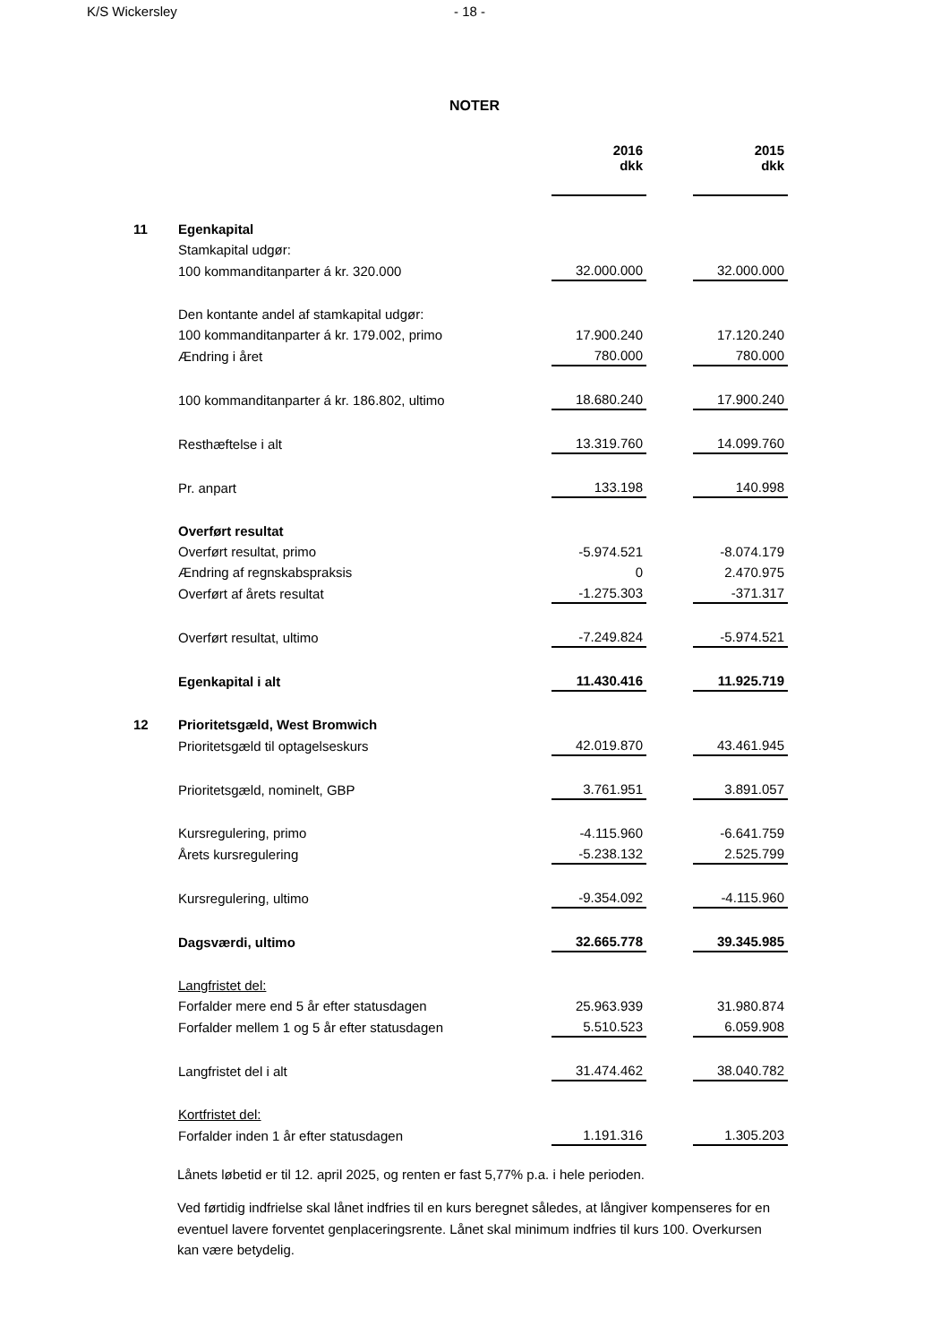K/S Wickersley - 18 -
NOTER
| | | 2016 dkk | | 2015 dkk |
| 11 | Egenkapital | | | |
| | Stamkapital udgør: | | | |
| | 100 kommanditanparter á kr. 320.000 | 32.000.000 | | 32.000.000 |
| | Den kontante andel af stamkapital udgør: | | | |
| | 100 kommanditanparter á kr. 179.002, primo | 17.900.240 | | 17.120.240 |
| | Ændring i året | 780.000 | | 780.000 |
| | 100 kommanditanparter á kr. 186.802, ultimo | 18.680.240 | | 17.900.240 |
| | Resthæftelse i alt | 13.319.760 | | 14.099.760 |
| | Pr. anpart | 133.198 | | 140.998 |
| | Overført resultat | | | |
| | Overført resultat, primo | -5.974.521 | | -8.074.179 |
| | Ændring af regnskabspraksis | 0 | | 2.470.975 |
| | Overført af årets resultat | -1.275.303 | | -371.317 |
| | Overført resultat, ultimo | -7.249.824 | | -5.974.521 |
| | Egenkapital i alt | 11.430.416 | | 11.925.719 |
| 12 | Prioritetsgæld, West Bromwich | | | |
| | Prioritetsgæld til optagelseskurs | 42.019.870 | | 43.461.945 |
| | Prioritetsgæld, nominelt, GBP | 3.761.951 | | 3.891.057 |
| | Kursregulering, primo | -4.115.960 | | -6.641.759 |
| | Årets kursregulering | -5.238.132 | | 2.525.799 |
| | Kursregulering, ultimo | -9.354.092 | | -4.115.960 |
| | Dagsværdi, ultimo | 32.665.778 | | 39.345.985 |
| | Langfristet del: | | | |
| | Forfalder mere end 5 år efter statusdagen | 25.963.939 | | 31.980.874 |
| | Forfalder mellem 1 og 5 år efter statusdagen | 5.510.523 | | 6.059.908 |
| | Langfristet del i alt | 31.474.462 | | 38.040.782 |
| | Kortfristet del: | | | |
| | Forfalder inden 1 år efter statusdagen | 1.191.316 | | 1.305.203 |
Lånets løbetid er til 12. april 2025, og renten er fast 5,77% p.a. i hele perioden.
Ved førtidig indfrielse skal lånet indfries til en kurs beregnet således, at långiver kompenseres for en eventuel lavere forventet genplaceringsrente. Lånet skal minimum indfries til kurs 100. Overkursen kan være betydelig.